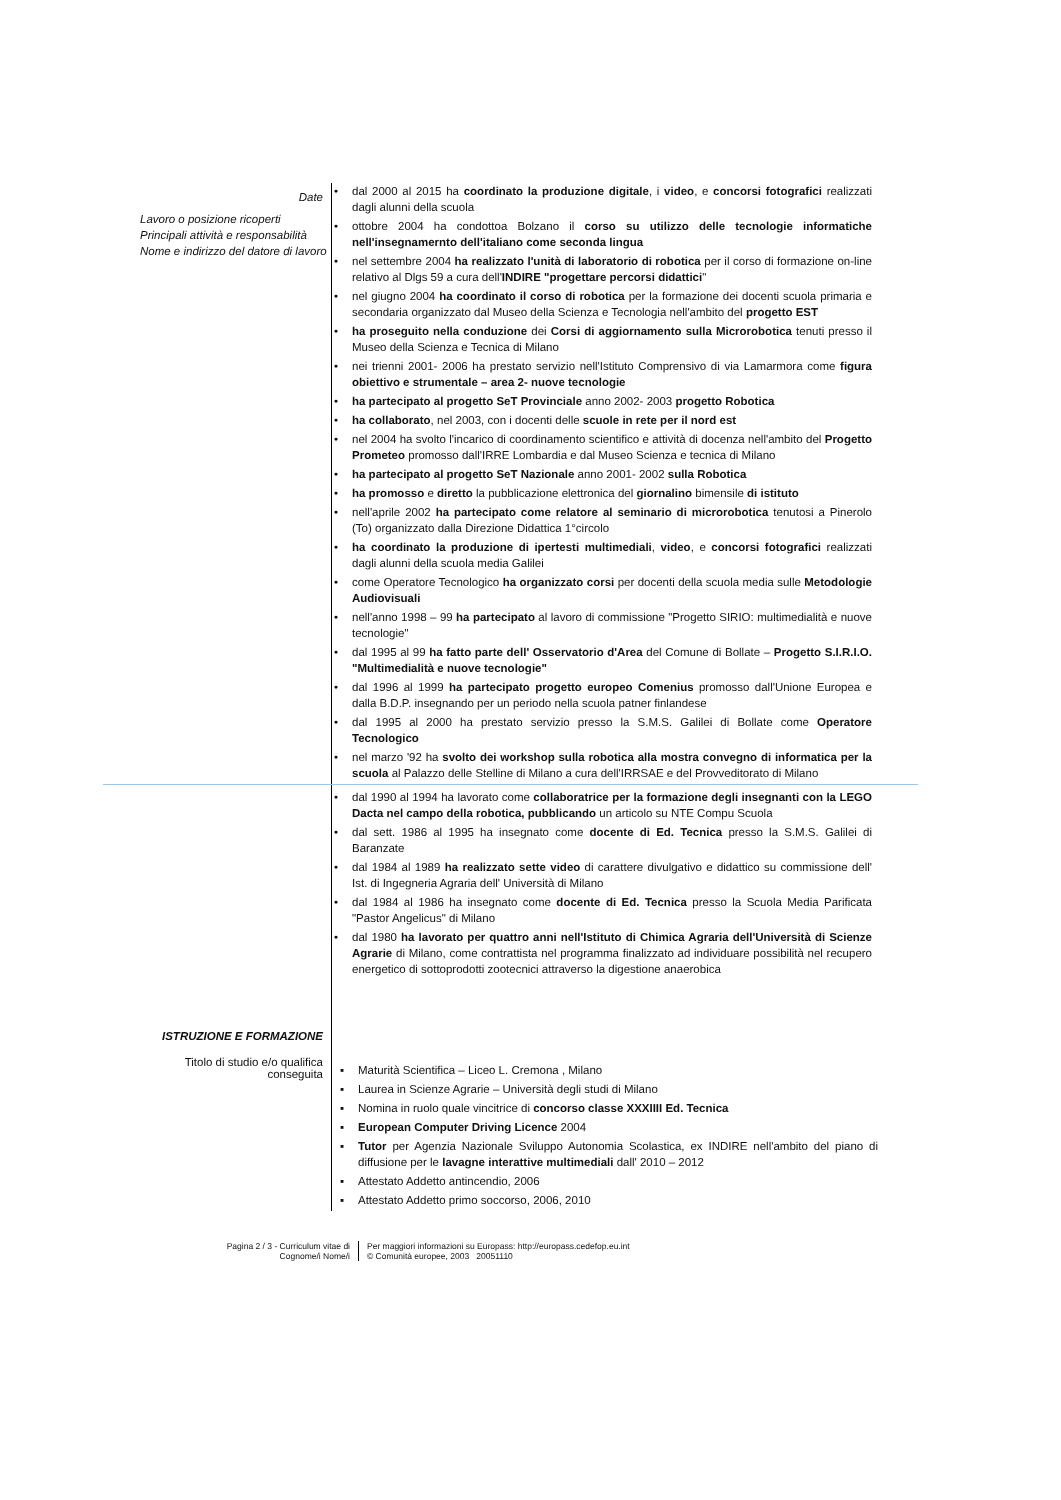Date
Lavoro o posizione ricoperti
Principali attività e responsabilità
Nome e indirizzo del datore di lavoro
• dal 2000 al 2015 ha coordinato la produzione digitale, i video, e concorsi fotografici realizzati dagli alunni della scuola
• ottobre 2004 ha condottoa Bolzano il corso su utilizzo delle tecnologie informatiche nell'insegnamernto dell'italiano come seconda lingua
• nel settembre 2004 ha realizzato l'unità di laboratorio di robotica per il corso di formazione on-line relativo al Dlgs 59 a cura dell'INDIRE "progettare percorsi didattici"
• nel giugno 2004 ha coordinato il corso di robotica per la formazione dei docenti scuola primaria e secondaria organizzato dal Museo della Scienza e Tecnologia nell'ambito del progetto EST
• ha proseguito nella conduzione dei Corsi di aggiornamento sulla Microrobotica tenuti presso il Museo della Scienza e Tecnica di Milano
• nei trienni 2001- 2006 ha prestato servizio nell'Istituto Comprensivo di via Lamarmora come figura obiettivo e strumentale – area 2- nuove tecnologie
• ha partecipato al progetto SeT Provinciale anno 2002- 2003 progetto Robotica
• ha collaborato, nel 2003, con i docenti delle scuole in rete per il nord est
• nel 2004 ha svolto l'incarico di coordinamento scientifico e attività di docenza nell'ambito del Progetto Prometeo promosso dall'IRRE Lombardia e dal Museo Scienza e tecnica di Milano
• ha partecipato al progetto SeT Nazionale anno 2001- 2002 sulla Robotica
• ha promosso e diretto la pubblicazione elettronica del giornalino bimensile di istituto
• nell'aprile 2002 ha partecipato come relatore al seminario di microrobotica tenutosi a Pinerolo (To) organizzato dalla Direzione Didattica 1°circolo
• ha coordinato la produzione di ipertesti multimediali, video, e concorsi fotografici realizzati dagli alunni della scuola media Galilei
• come Operatore Tecnologico ha organizzato corsi per docenti della scuola media sulle Metodologie Audiovisuali
• nell'anno 1998 – 99 ha partecipato al lavoro di commissione "Progetto SIRIO: multimedialità e nuove tecnologie"
• dal 1995 al 99 ha fatto parte dell' Osservatorio d'Area del Comune di Bollate – Progetto S.I.R.I.O. "Multimedialità e nuove tecnologie"
• dal 1996 al 1999 ha partecipato progetto europeo Comenius promosso dall'Unione Europea e dalla B.D.P. insegnando per un periodo nella scuola patner finlandese
• dal 1995 al 2000 ha prestato servizio presso la S.M.S. Galilei di Bollate come Operatore Tecnologico
• nel marzo '92 ha svolto dei workshop sulla robotica alla mostra convegno di informatica per la scuola al Palazzo delle Stelline di Milano a cura dell'IRRSAE e del Provveditorato di Milano
• dal 1990 al 1994 ha lavorato come collaboratrice per la formazione degli insegnanti con la LEGO Dacta nel campo della robotica, pubblicando un articolo su NTE Compu Scuola
• dal sett. 1986 al 1995 ha insegnato come docente di Ed. Tecnica presso la S.M.S. Galilei di Baranzate
• dal 1984 al 1989 ha realizzato sette video di carattere divulgativo e didattico su commissione dell' Ist. di Ingegneria Agraria dell' Università di Milano
• dal 1984 al 1986 ha insegnato come docente di Ed. Tecnica presso la Scuola Media Parificata "Pastor Angelicus" di Milano
• dal 1980 ha lavorato per quattro anni nell'Istituto di Chimica Agraria dell'Università di Scienze Agrarie di Milano, come contrattista nel programma finalizzato ad individuare possibilità nel recupero energetico di sottoprodotti zootecnici attraverso la digestione anaerobica
ISTRUZIONE E FORMAZIONE
Titolo di studio e/o qualifica
conseguita
▪ Maturità Scientifica – Liceo L. Cremona , Milano
▪ Laurea in Scienze Agrarie – Università degli studi di Milano
▪ Nomina in ruolo quale vincitrice di concorso classe XXXIIII Ed. Tecnica
▪ European Computer Driving Licence 2004
▪ Tutor per Agenzia Nazionale Sviluppo Autonomia Scolastica, ex INDIRE nell'ambito del piano di diffusione per le lavagne interattive multimediali dall' 2010 – 2012
▪ Attestato Addetto antincendio, 2006
▪ Attestato Addetto primo soccorso, 2006, 2010
Pagina 2 / 3 - Curriculum vitae di
Cognome/i Nome/i
Per maggiori informazioni su Europass: http://europass.cedefop.eu.int
© Comunità europee, 2003 20051110